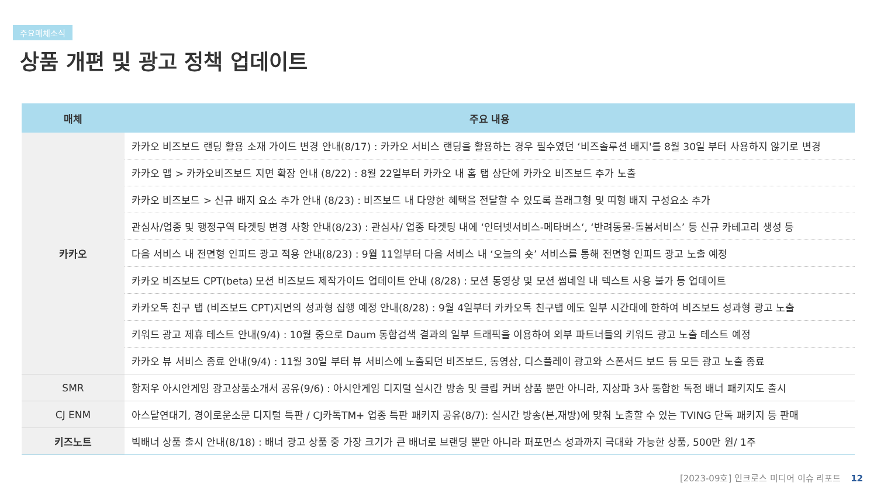주요매체소식
상품 개편 및 광고 정책 업데이트
| 매체 | 주요 내용 |
| --- | --- |
| 카카오 | 카카오 비즈보드 랜딩 활용 소재 가이드 변경 안내(8/17) : 카카오 서비스 랜딩을 활용하는 경우 필수였던 ‘비즈솔루션 배지'를 8월 30일 부터 사용하지 않기로 변경 |
| | 카카오 맵 > 카카오비즈보드 지면 확장 안내 (8/22) : 8월 22일부터 카카오 내 홈 탭 상단에 카카오 비즈보드 추가 노출 |
| | 카카오 비즈보드 > 신규 배지 요소 추가 안내 (8/23) : 비즈보드 내 다양한 혜택을 전달할 수 있도록 플래그형 및 띠형 배지 구성요소 추가 |
| | 관심사/업종 및 행정구역 타겟팅 변경 사항 안내(8/23) : 관심사/ 업종 타겟팅 내에 ‘인터넷서비스-메타버스‘, ‘반려동물-돌봄서비스’ 등 신규 카테고리 생성 등 |
| | 다음 서비스 내 전면형 인피드 광고 적용 안내(8/23) : 9월 11일부터 다음 서비스 내 ‘오늘의 숏’ 서비스를 통해 전면형 인피드 광고 노출 예정 |
| | 카카오 비즈보드 CPT(beta) 모션 비즈보드 제작가이드 업데이트 안내 (8/28) : 모션 동영상 및 모션 썸네일 내 텍스트 사용 불가 등 업데이트 |
| | 카카오톡 친구 탭 (비즈보드 CPT)지면의 성과형 집행 예정 안내(8/28) : 9월 4일부터 카카오톡 친구탭 에도 일부 시간대에 한하여 비즈보드 성과형 광고 노출 |
| | 키워드 광고 제휴 테스트 안내(9/4) : 10월 중으로 Daum 통합검색 결과의 일부 트래픽을 이용하여 외부 파트너들의 키워드 광고 노출 테스트 예정 |
| | 카카오 뷰 서비스 종료 안내(9/4) : 11월 30일 부터 뷰 서비스에 노출되던 비즈보드, 동영상, 디스플레이 광고와 스폰서드 보드 등 모든 광고 노출 종료 |
| SMR | 항저우 아시안게임 광고상품소개서 공유(9/6) : 아시안게임 디지털 실시간 방송 및 클립 커버 상품 뿐만 아니라, 지상파 3사 통합한 독점 배너 패키지도 출시 |
| CJ ENM | 아스달연대기, 경이로운소문 디지털 특판 / CJ카톡TM+ 업종 특판 패키지 공유(8/7): 실시간 방송(본,재방)에 맞춰 노출할 수 있는 TVING 단독 패키지 등 판매 |
| 키즈노트 | 빅배너 상품 출시 안내(8/18) : 배너 광고 상품 중 가장 크기가 큰 배너로 브랜딩 뿐만 아니라 퍼포먼스 성과까지 극대화 가능한 상품, 500만 원/ 1주 |
[2023-09호] 인크로스 미디어 이슈 리포트 12